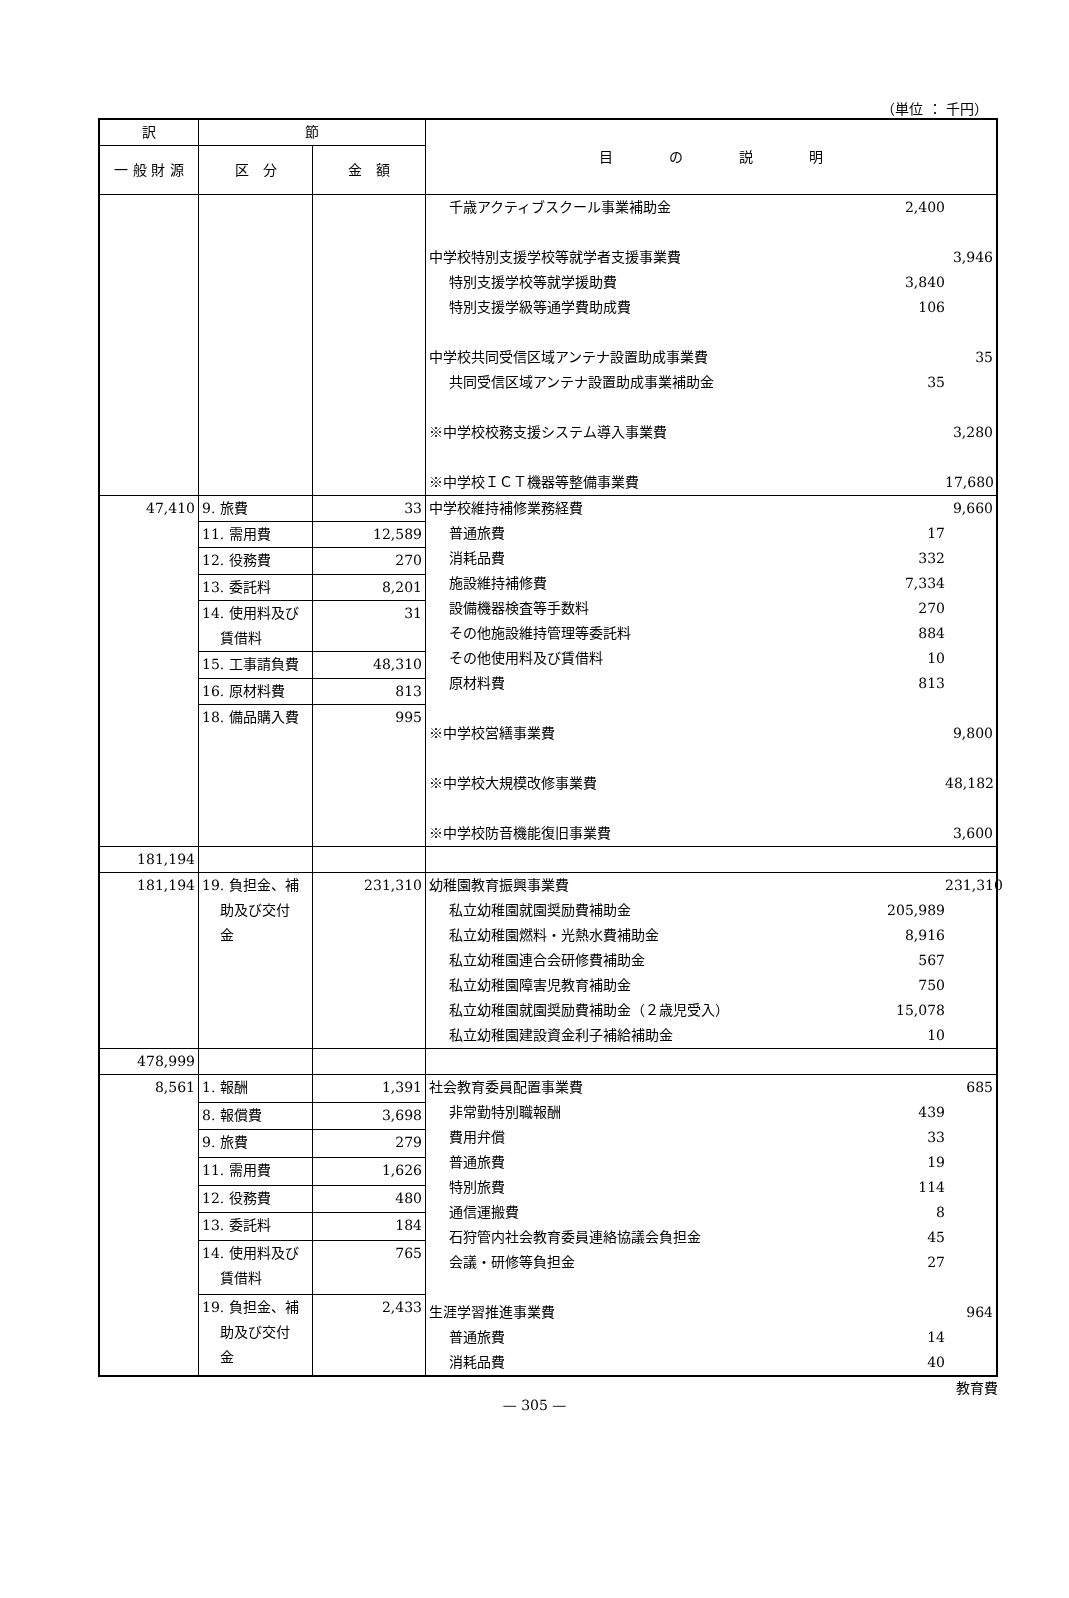（単位 ： 千円）
| 訳 | 節 | | 目 の 説 明 |
| --- | --- | --- | --- |
| 一 般 財 源 | 区 分 | 金 額 | |
| | | | 千歳アクティブスクール事業補助金 2,400 中学校特別支援学校等就学者支援事業費 3,946 特別支援学校等就学援助費 3,840 特別支援学級等通学費助成費 106 中学校共同受信区域アンテナ設置助成事業費 35 共同受信区域アンテナ設置助成事業補助金 35 ※中学校校務支援システム導入事業費 3,280 ※中学校ＩＣＴ機器等整備事業費 17,680 |
| 47,410 | 9. 旅費 | 33 | 中学校維持補修業務経費 9,660 普通旅費 17 消耗品費 332 施設維持補修費 7,334 設備機器検査等手数料 270 その他施設維持管理等委託料 884 その他使用料及び賃借料 10 原材料費 813 ※中学校営繕事業費 9,800 ※中学校大規模改修事業費 48,182 ※中学校防音機能復旧事業費 3,600 |
| | 11. 需用費 | 12,589 | |
| | 12. 役務費 | 270 | |
| | 13. 委託料 | 8,201 | |
| | 14. 使用料及び 賃借料 | 31 | |
| | 15. 工事請負費 | 48,310 | |
| | 16. 原材料費 | 813 | |
| | 18. 備品購入費 | 995 | |
| 181,194 | | | |
| 181,194 | 19. 負担金、補 助及び交付 金 | 231,310 | 幼稚園教育振興事業費 231,310 私立幼稚園就園奨励費補助金 205,989 私立幼稚園燃料・光熱水費補助金 8,916 私立幼稚園連合会研修費補助金 567 私立幼稚園障害児教育補助金 750 私立幼稚園就園奨励費補助金（２歳児受入） 15,078 私立幼稚園建設資金利子補給補助金 10 |
| 478,999 | | | |
| 8,561 | 1. 報酬 | 1,391 | 社会教育委員配置事業費 685 非常勤特別職報酬 439 費用弁償 33 普通旅費 19 特別旅費 114 通信運搬費 8 石狩管内社会教育委員連絡協議会負担金 45 会議・研修等負担金 27 生涯学習推進事業費 964 普通旅費 14 消耗品費 40 |
| | 8. 報償費 | 3,698 | |
| | 9. 旅費 | 279 | |
| | 11. 需用費 | 1,626 | |
| | 12. 役務費 | 480 | |
| | 13. 委託料 | 184 | |
| | 14. 使用料及び 賃借料 | 765 | |
| | 19. 負担金、補 助及び交付 金 | 2,433 | |
教育費
— 305 —